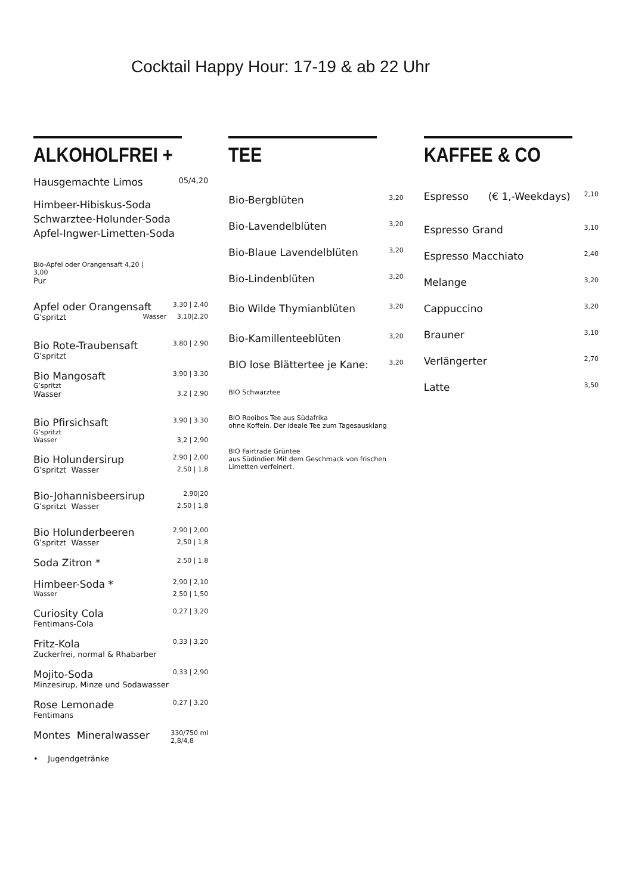Cocktail Happy Hour: 17-19 & ab 22 Uhr
ALKOHOLFREI +
Hausgemachte Limos 05/4,20
Himbeer-Hibiskus-Soda
Schwarztee-Holunder-Soda
Apfel-Ingwer-Limetten-Soda
Bio-Apfel oder Orangensaft 4,20 |
3,00
Pur
Apfel oder Orangensaft 3,30 | 2,40
G’spritzt Wasser 3,10|2,20
Bio Rote-Traubensaft 3,80 | 2.90
G’spritzt
Bio Mangosaft 3,90 | 3.30
G’spritzt
Wasser 3,2 | 2,90
Bio Pfirsichsaft 3,90 | 3.30
G’spritzt
Wasser 3,2 | 2,90
Bio Holundersirup 2,90 | 2,00
G’spritzt Wasser 2,50 | 1,8
Bio-Johannisbeersirup 2,90|20
G’spritzt Wasser 2,50 | 1,8
Bio Holunderbeeren 2,90 | 2,00
G’spritzt Wasser 2,50 | 1,8
Soda Zitron * 2.50 | 1.8
Himbeer-Soda * 2,90 | 2,10
Wasser 2,50 | 1,50
Curiosity Cola 0,27 | 3,20
Fentimans-Cola
Fritz-Kola 0,33 | 3,20
Zuckerfrei, normal & Rhabarber
Mojito-Soda 0,33 | 2,90
Minzesirup, Minze und Sodawasser
Rose Lemonade 0,27 | 3,20
Fentimans
Montes Mineralwasser 330/750 ml
2,8/4,8
• Jugendgetränke
TEE
Bio-Bergblüten 3,20
Bio-Lavendelblüten 3,20
Bio-Blaue Lavendelblüten 3,20
Bio-Lindenblüten 3,20
Bio Wilde Thymianblüten 3,20
Bio-Kamillenteeblüten 3,20
BIO lose Blättertee je Kane: 3,20
BIO Schwarztee
BIO Rooibos Tee aus Südafrika
ohne Koffein. Der ideale Tee zum Tagesausklang
BIO Fairtrade Grüntee
aus Südindien Mit dem Geschmack von frischen Limetten verfeinert.
KAFFEE & CO
Espresso (€ 1,-Weekdays) 2,10
Espresso Grand 3,10
Espresso Macchiato 2,40
Melange 3,20
Cappuccino 3,20
Brauner 3,10
Verlängerter 2,70
Latte 3,50